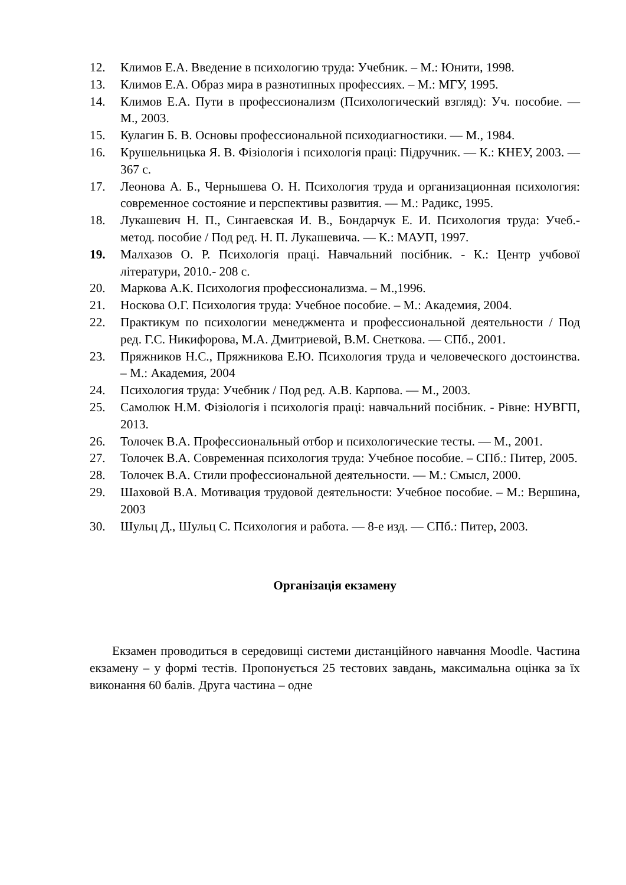12. Климов Е.А. Введение в психологию труда: Учебник. – М.: Юнити, 1998.
13. Климов Е.А. Образ мира в разнотипных профессиях. – М.: МГУ, 1995.
14. Климов Е.А. Пути в профессионализм (Психологический взгляд): Уч. пособие. — М., 2003.
15. Кулагин Б. В. Основы профессиональной психодиагностики. — М., 1984.
16. Крушельницька Я. В. Фізіологія і психологія праці: Підручник. — К.: КНЕУ, 2003. — 367 с.
17. Леонова А. Б., Чернышева О. Н. Психология труда и организационная психология: современное состояние и перспективы развития. — М.: Радикс, 1995.
18. Лукашевич Н. П., Сингаевская И. В., Бондарчук Е. И. Психология труда: Учеб.-метод. пособие / Под ред. Н. П. Лукашевича. — К.: МАУП, 1997.
19. Малхазов О. Р. Психологія праці. Навчальний посібник. - К.: Центр учбової літератури, 2010.- 208 с.
20. Маркова А.К. Психология профессионализма. – М.,1996.
21. Носкова О.Г. Психология труда: Учебное пособие. – М.: Академия, 2004.
22. Практикум по психологии менеджмента и профессиональной деятельности / Под ред. Г.С. Никифорова, М.А. Дмитриевой, В.М. Снеткова. — СПб., 2001.
23. Пряжников Н.С., Пряжникова Е.Ю. Психология труда и человеческого достоинства. – М.: Академия, 2004
24. Психология труда: Учебник / Под ред. А.В. Карпова. — М., 2003.
25. Самолюк Н.М. Фізіологія і психологія праці: навчальний посібник. - Рівне: НУВГП, 2013.
26. Толочек В.А. Профессиональный отбор и психологические тесты. — М., 2001.
27. Толочек В.А. Современная психология труда: Учебное пособие. – СПб.: Питер, 2005.
28. Толочек В.А. Стили профессиональной деятельности. — М.: Смысл, 2000.
29. Шаховой В.А. Мотивация трудовой деятельности: Учебное пособие. – М.: Вершина, 2003
30. Шульц Д., Шульц С. Психология и работа. — 8-е изд. — СПб.: Питер, 2003.
Організація екзамену
Екзамен проводиться в середовищі системи дистанційного навчання Moodle. Частина екзамену – у формі тестів. Пропонується 25 тестових завдань, максимальна оцінка за їх виконання 60 балів. Друга частина – одне